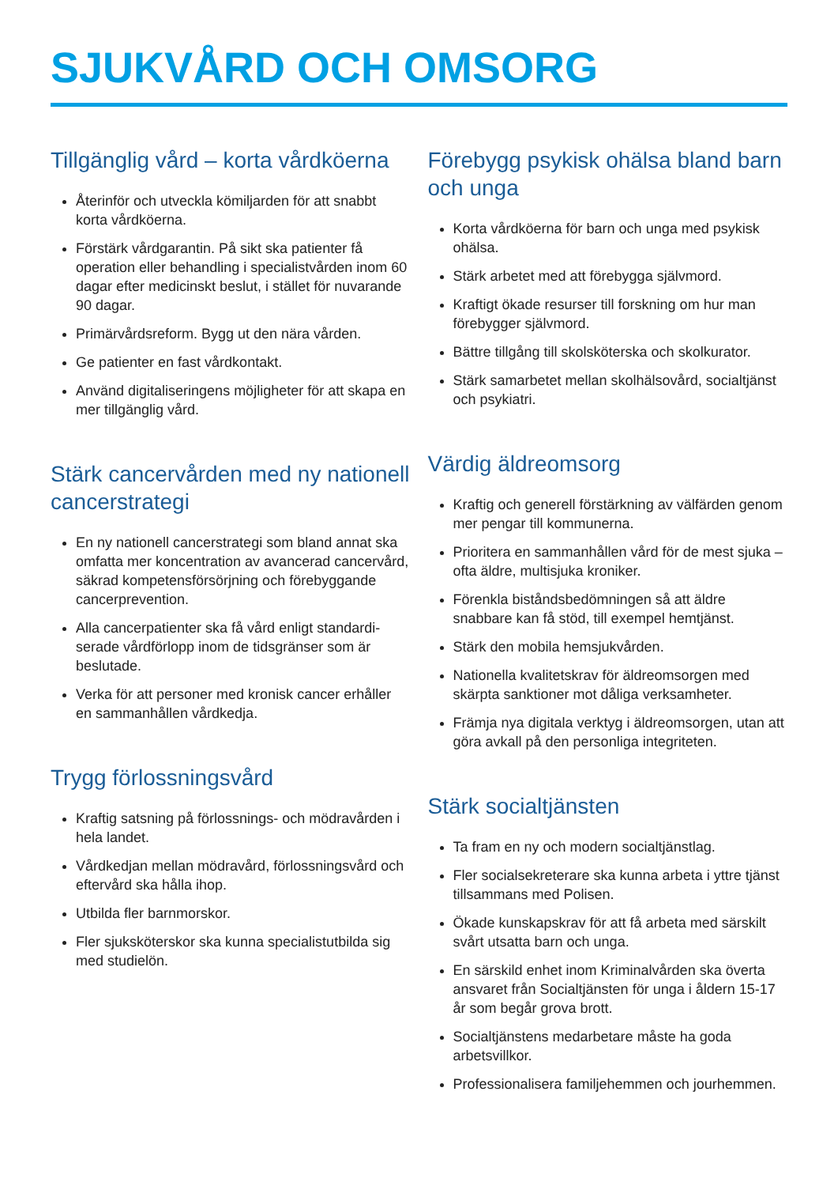SJUKVÅRD OCH OMSORG
Tillgänglig vård – korta vårdköerna
Återinför och utveckla kömiljarden för att snabbt korta vårdköerna.
Förstärk vårdgarantin. På sikt ska patienter få operation eller behandling i specialistvården inom 60 dagar efter medicinskt beslut, i stället för nuvarande 90 dagar.
Primärvårdsreform. Bygg ut den nära vården.
Ge patienter en fast vårdkontakt.
Använd digitaliseringens möjligheter för att skapa en mer tillgänglig vård.
Stärk cancervården med ny nationell cancerstrategi
En ny nationell cancerstrategi som bland annat ska omfatta mer koncentration av avancerad cancervård, säkrad kompetensförsörjning och förebyggande cancerprevention.
Alla cancerpatienter ska få vård enligt standardi­serade vårdförlopp inom de tidsgränser som är beslutade.
Verka för att personer med kronisk cancer erhåller en sammanhållen vårdkedja.
Trygg förlossningsvård
Kraftig satsning på förlossnings- och mödravården i hela landet.
Vårdkedjan mellan mödravård, förlossningsvård och eftervård ska hålla ihop.
Utbilda fler barnmorskor.
Fler sjuksköterskor ska kunna specialistutbilda sig med studielön.
Förebygg psykisk ohälsa bland barn och unga
Korta vårdköerna för barn och unga med psykisk ohälsa.
Stärk arbetet med att förebygga självmord.
Kraftigt ökade resurser till forskning om hur man förebygger självmord.
Bättre tillgång till skolsköterska och skolkurator.
Stärk samarbetet mellan skolhälsovård, social­tjänst och psykiatri.
Värdig äldreomsorg
Kraftig och generell förstärkning av välfärden genom mer pengar till kommunerna.
Prioritera en sammanhållen vård för de mest sjuka – ofta äldre, multisjuka kroniker.
Förenkla biståndsbedömningen så att äldre snabbare kan få stöd, till exempel hemtjänst.
Stärk den mobila hemsjukvården.
Nationella kvalitetskrav för äldreomsorgen med skärpta sanktioner mot dåliga verksamheter.
Främja nya digitala verktyg i äldreomsorgen, utan att göra avkall på den personliga integriteten.
Stärk socialtjänsten
Ta fram en ny och modern socialtjänstlag.
Fler socialsekreterare ska kunna arbeta i yttre tjänst tillsammans med Polisen.
Ökade kunskapskrav för att få arbeta med särskilt svårt utsatta barn och unga.
En särskild enhet inom Kriminalvården ska överta ansvaret från Socialtjänsten för unga i åldern 15-17 år som begår grova brott.
Socialtjänstens medarbetare måste ha goda arbetsvillkor.
Professionalisera familjehemmen och jourhemmen.